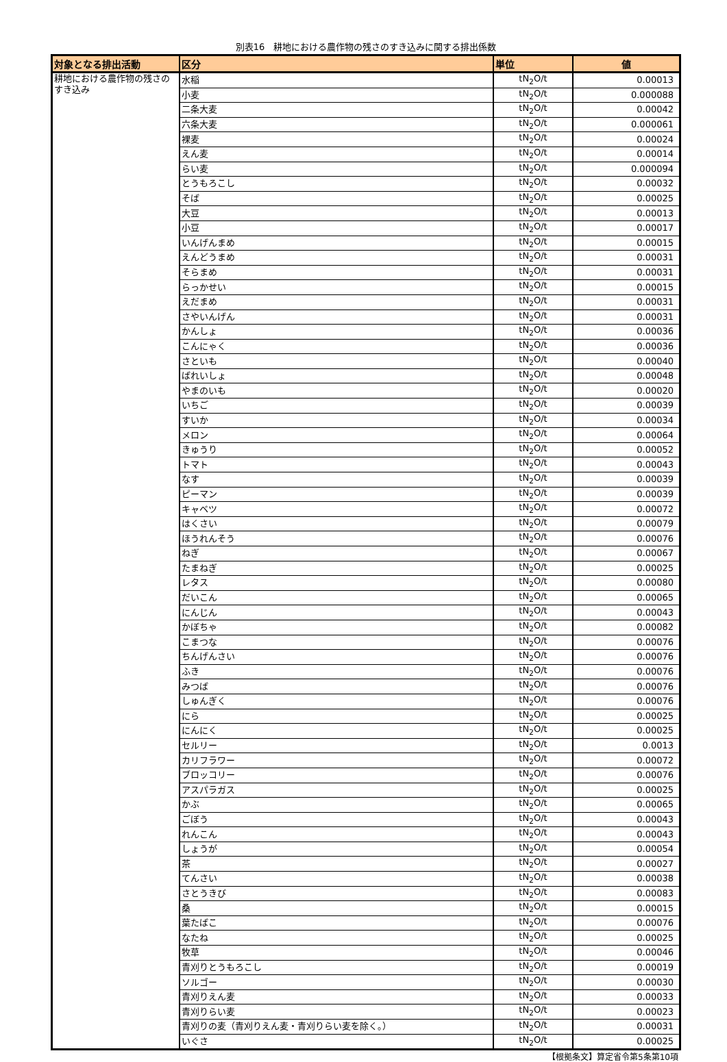別表16　耕地における農作物の残さのすき込みに関する排出係数
| 対象となる排出活動 | 区分 | 単位 | 値 |
| --- | --- | --- | --- |
| 耕地における農作物の残さのすき込み | 水稲 | tN<sub>2</sub>O/t | 0.00013 |
| | 小麦 | tN<sub>2</sub>O/t | 0.000088 |
| | 二条大麦 | tN<sub>2</sub>O/t | 0.00042 |
| | 六条大麦 | tN<sub>2</sub>O/t | 0.000061 |
| | 裸麦 | tN<sub>2</sub>O/t | 0.00024 |
| | えん麦 | tN<sub>2</sub>O/t | 0.00014 |
| | らい麦 | tN<sub>2</sub>O/t | 0.000094 |
| | とうもろこし | tN<sub>2</sub>O/t | 0.00032 |
| | そば | tN<sub>2</sub>O/t | 0.00025 |
| | 大豆 | tN<sub>2</sub>O/t | 0.00013 |
| | 小豆 | tN<sub>2</sub>O/t | 0.00017 |
| | いんげんまめ | tN<sub>2</sub>O/t | 0.00015 |
| | えんどうまめ | tN<sub>2</sub>O/t | 0.00031 |
| | そらまめ | tN<sub>2</sub>O/t | 0.00031 |
| | らっかせい | tN<sub>2</sub>O/t | 0.00015 |
| | えだまめ | tN<sub>2</sub>O/t | 0.00031 |
| | さやいんげん | tN<sub>2</sub>O/t | 0.00031 |
| | かんしょ | tN<sub>2</sub>O/t | 0.00036 |
| | こんにゃく | tN<sub>2</sub>O/t | 0.00036 |
| | さといも | tN<sub>2</sub>O/t | 0.00040 |
| | ばれいしょ | tN<sub>2</sub>O/t | 0.00048 |
| | やまのいも | tN<sub>2</sub>O/t | 0.00020 |
| | いちご | tN<sub>2</sub>O/t | 0.00039 |
| | すいか | tN<sub>2</sub>O/t | 0.00034 |
| | メロン | tN<sub>2</sub>O/t | 0.00064 |
| | きゅうり | tN<sub>2</sub>O/t | 0.00052 |
| | トマト | tN<sub>2</sub>O/t | 0.00043 |
| | なす | tN<sub>2</sub>O/t | 0.00039 |
| | ピーマン | tN<sub>2</sub>O/t | 0.00039 |
| | キャベツ | tN<sub>2</sub>O/t | 0.00072 |
| | はくさい | tN<sub>2</sub>O/t | 0.00079 |
| | ほうれんそう | tN<sub>2</sub>O/t | 0.00076 |
| | ねぎ | tN<sub>2</sub>O/t | 0.00067 |
| | たまねぎ | tN<sub>2</sub>O/t | 0.00025 |
| | レタス | tN<sub>2</sub>O/t | 0.00080 |
| | だいこん | tN<sub>2</sub>O/t | 0.00065 |
| | にんじん | tN<sub>2</sub>O/t | 0.00043 |
| | かぼちゃ | tN<sub>2</sub>O/t | 0.00082 |
| | こまつな | tN<sub>2</sub>O/t | 0.00076 |
| | ちんげんさい | tN<sub>2</sub>O/t | 0.00076 |
| | ふき | tN<sub>2</sub>O/t | 0.00076 |
| | みつば | tN<sub>2</sub>O/t | 0.00076 |
| | しゅんぎく | tN<sub>2</sub>O/t | 0.00076 |
| | にら | tN<sub>2</sub>O/t | 0.00025 |
| | にんにく | tN<sub>2</sub>O/t | 0.00025 |
| | セルリー | tN<sub>2</sub>O/t | 0.0013 |
| | カリフラワー | tN<sub>2</sub>O/t | 0.00072 |
| | ブロッコリー | tN<sub>2</sub>O/t | 0.00076 |
| | アスパラガス | tN<sub>2</sub>O/t | 0.00025 |
| | かぶ | tN<sub>2</sub>O/t | 0.00065 |
| | ごぼう | tN<sub>2</sub>O/t | 0.00043 |
| | れんこん | tN<sub>2</sub>O/t | 0.00043 |
| | しょうが | tN<sub>2</sub>O/t | 0.00054 |
| | 茶 | tN<sub>2</sub>O/t | 0.00027 |
| | てんさい | tN<sub>2</sub>O/t | 0.00038 |
| | さとうきび | tN<sub>2</sub>O/t | 0.00083 |
| | 桑 | tN<sub>2</sub>O/t | 0.00015 |
| | 葉たばこ | tN<sub>2</sub>O/t | 0.00076 |
| | なたね | tN<sub>2</sub>O/t | 0.00025 |
| | 牧草 | tN<sub>2</sub>O/t | 0.00046 |
| | 青刈りとうもろこし | tN<sub>2</sub>O/t | 0.00019 |
| | ソルゴー | tN<sub>2</sub>O/t | 0.00030 |
| | 青刈りえん麦 | tN<sub>2</sub>O/t | 0.00033 |
| | 青刈りらい麦 | tN<sub>2</sub>O/t | 0.00023 |
| | 青刈りの麦（青刈りえん麦・青刈りらい麦を除く。） | tN<sub>2</sub>O/t | 0.00031 |
| | いぐさ | tN<sub>2</sub>O/t | 0.00025 |
【根拠条文】算定省令第5条第10項